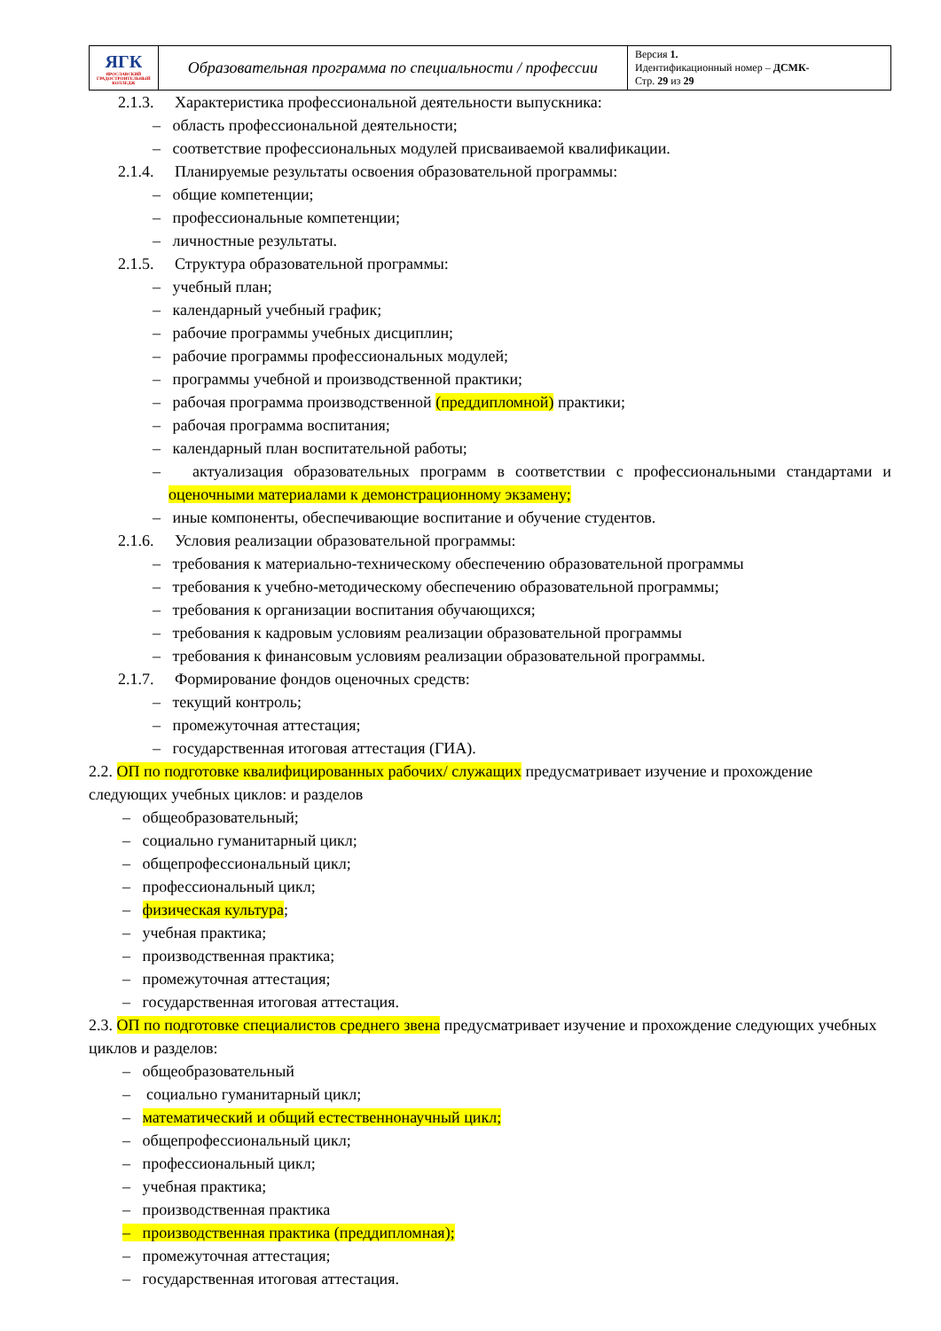| ЯГК ЯРОСЛАВСКИЙ ГРАДОСТРОИТЕЛЬНЫЙ КОЛЛЕДЖ | Образовательная программа по специальности / профессии | Версия 1. Идентификационный номер – ДСМК- Стр. 29 из 29 |
2.1.3. Характеристика профессиональной деятельности выпускника:
– область профессиональной деятельности;
– соответствие профессиональных модулей присваиваемой квалификации.
2.1.4. Планируемые результаты освоения образовательной программы:
– общие компетенции;
– профессиональные компетенции;
– личностные результаты.
2.1.5. Структура образовательной программы:
– учебный план;
– календарный учебный график;
– рабочие программы учебных дисциплин;
– рабочие программы профессиональных модулей;
– программы учебной и производственной практики;
– рабочая программа производственной (преддипломной) практики;
– рабочая программа воспитания;
– календарный план воспитательной работы;
– актуализация образовательных программ в соответствии с профессиональными стандартами и оценочными материалами к демонстрационному экзамену;
– иные компоненты, обеспечивающие воспитание и обучение студентов.
2.1.6. Условия реализации образовательной программы:
– требования к материально-техническому обеспечению образовательной программы
– требования к учебно-методическому обеспечению образовательной программы;
– требования к организации воспитания обучающихся;
– требования к кадровым условиям реализации образовательной программы
– требования к финансовым условиям реализации образовательной программы.
2.1.7. Формирование фондов оценочных средств:
– текущий контроль;
– промежуточная аттестация;
– государственная итоговая аттестация (ГИА).
2.2. ОП по подготовке квалифицированных рабочих/ служащих предусматривает изучение и прохождение следующих учебных циклов: и разделов
– общеобразовательный;
– социально гуманитарный цикл;
– общепрофессиональный цикл;
– профессиональный цикл;
– физическая культура;
– учебная практика;
– производственная практика;
– промежуточная аттестация;
– государственная итоговая аттестация.
2.3. ОП по подготовке специалистов среднего звена предусматривает изучение и прохождение следующих учебных циклов и разделов:
– общеобразовательный
– социально гуманитарный цикл;
– математический и общий естественнонаучный цикл;
– общепрофессиональный цикл;
– профессиональный цикл;
– учебная практика;
– производственная практика
– производственная практика (преддипломная);
– промежуточная аттестация;
– государственная итоговая аттестация.